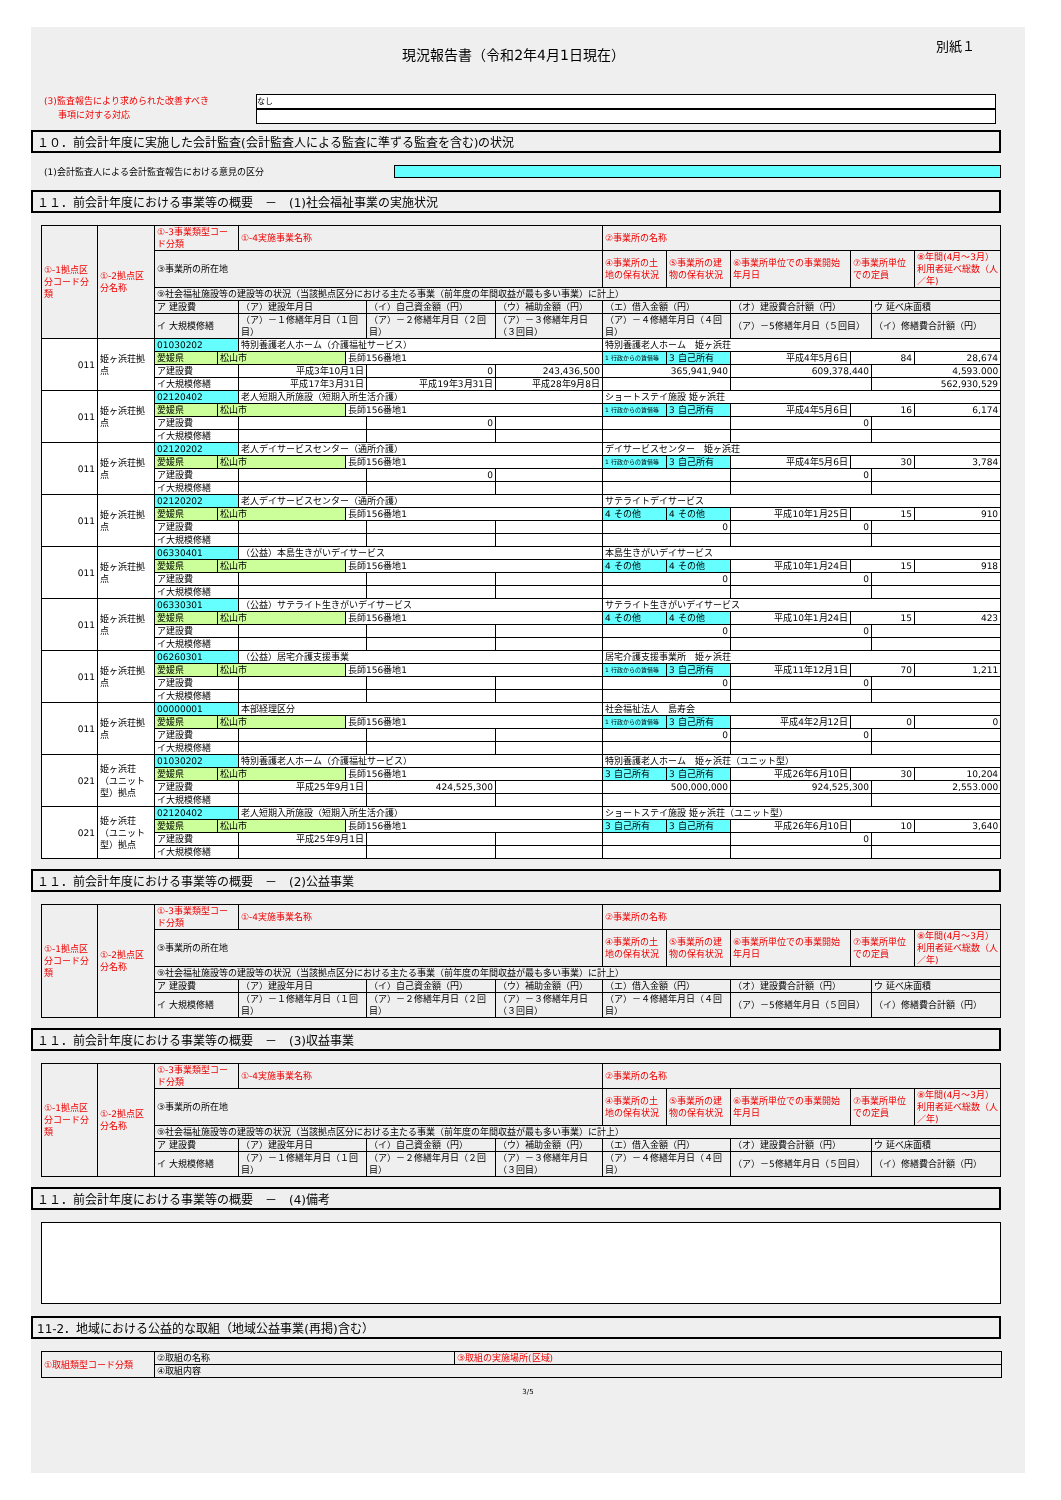現況報告書（令和2年4月1日現在）
別紙１
(3)監査報告により求められた改善すべき
事項に対する対応
なし
１０．前会計年度に実施した会計監査(会計監査人による監査に準ずる監査を含む)の状況
(1)会計監査人による会計監査報告における意見の区分
１１．前会計年度における事業等の概要　－　(1)社会福祉事業の実施状況
| ①-1拠点区分コード分類 | ①-2拠点区分名称 | ①-3事業類型コード分類 | | ①-4実施事業名称 | | | | ②事業所の名称 | | | | | |
| --- | --- | --- | --- | --- | --- | --- | --- | --- | --- | --- | --- | --- | --- |
| | | ③事業所の所在地 | | | | | | ④事業所の土地の保有状況 | ⑤事業所の建物の保有状況 | ⑥事業所単位での事業開始年月日 | ⑦事業所単位での定員 | | ⑧年間(4月～3月）利用者延べ総数（人／年) |
| | | ⑨社会福祉施設等の建設等の状況（当該拠点区分における主たる事業（前年度の年間収益が最も多い事業）に計上） | | | | | | | | | | | |
| | | ア 建設費 | | （ア）建設年月日 | | （イ）自己資金額（円） | （ウ）補助金額（円） | （エ）借入金額（円） | | （オ）建設費合計額（円） | | ウ 延べ床面積 | |
| | | イ 大規模修繕 | | （ア）－１修繕年月日（１回目） | | （ア）－２修繕年月日（２回目） | （ア）－３修繕年月日（３回目） | （ア）－４修繕年月日（４回目） | | （ア）－5修繕年月日（５回目） | | （イ）修繕費合計額（円） | |
| 011 | 姫ヶ浜荘拠点 | 01030202 | | 特別養護老人ホーム（介護福祉サービス） | | | | 特別養護老人ホーム 姫ヶ浜荘 | | | | | |
| | | 愛媛県 | 松山市 | | 長師156番地1 | | | 1 行政からの賃借等 | 3 自己所有 | 平成4年5月6日 | 84 | | 28,674 |
| | | ア建設費 | | 平成3年10月1日 | | 0 | 243,436,500 | 365,941,940 | | 609,378,440 | | 4,593.000 | |
| | | イ大規模修繕 | | 平成17年3月31日 | | 平成19年3月31日 | 平成28年9月8日 | | | | | 562,930,529 | |
| 011 | 姫ヶ浜荘拠点 | 02120402 | | 老人短期入所施設（短期入所生活介護） | | | | ショートステイ施設 姫ヶ浜荘 | | | | | |
| | | 愛媛県 | 松山市 | | 長師156番地1 | | | 1 行政からの賃借等 | 3 自己所有 | 平成4年5月6日 | 16 | | 6,174 |
| | | ア建設費 | | | | 0 | | | | 0 | | | |
| | | イ大規模修繕 | | | | | | | | | | | |
| 011 | 姫ヶ浜荘拠点 | 02120202 | | 老人デイサービスセンター（通所介護） | | | | デイサービスセンター 姫ヶ浜荘 | | | | | |
| | | 愛媛県 | 松山市 | | 長師156番地1 | | | 1 行政からの賃借等 | 3 自己所有 | 平成4年5月6日 | 30 | | 3,784 |
| | | ア建設費 | | | | 0 | | | | 0 | | | |
| | | イ大規模修繕 | | | | | | | | | | | |
| 011 | 姫ヶ浜荘拠点 | 02120202 | | 老人デイサービスセンター（通所介護） | | | | サテライトデイサービス | | | | | |
| | | 愛媛県 | 松山市 | | 長師156番地1 | | | 4 その他 | 4 その他 | 平成10年1月25日 | 15 | | 910 |
| | | ア建設費 | | | | | | 0 | | 0 | | | |
| | | イ大規模修繕 | | | | | | | | | | | |
| 011 | 姫ヶ浜荘拠点 | 06330401 | | （公益）本島生きがいデイサービス | | | | 本島生きがいデイサービス | | | | | |
| | | 愛媛県 | 松山市 | | 長師156番地1 | | | 4 その他 | 4 その他 | 平成10年1月24日 | 15 | | 918 |
| | | ア建設費 | | | | | | 0 | | 0 | | | |
| | | イ大規模修繕 | | | | | | | | | | | |
| 011 | 姫ヶ浜荘拠点 | 06330301 | | （公益）サテライト生きがいデイサービス | | | | サテライト生きがいデイサービス | | | | | |
| | | 愛媛県 | 松山市 | | 長師156番地1 | | | 4 その他 | 4 その他 | 平成10年1月24日 | 15 | | 423 |
| | | ア建設費 | | | | | | 0 | | 0 | | | |
| | | イ大規模修繕 | | | | | | | | | | | |
| 011 | 姫ヶ浜荘拠点 | 06260301 | | （公益）居宅介護支援事業 | | | | 居宅介護支援事業所 姫ヶ浜荘 | | | | | |
| | | 愛媛県 | 松山市 | | 長師156番地1 | | | 1 行政からの賃借等 | 3 自己所有 | 平成11年12月1日 | 70 | | 1,211 |
| | | ア建設費 | | | | | | 0 | | 0 | | | |
| | | イ大規模修繕 | | | | | | | | | | | |
| 011 | 姫ヶ浜荘拠点 | 00000001 | | 本部経理区分 | | | | 社会福祉法人 島寿会 | | | | | |
| | | 愛媛県 | 松山市 | | 長師156番地1 | | | 1 行政からの賃借等 | 3 自己所有 | 平成4年2月12日 | 0 | | 0 |
| | | ア建設費 | | | | | | 0 | | 0 | | | |
| | | イ大規模修繕 | | | | | | | | | | | |
| 021 | 姫ヶ浜荘（ユニット型）拠点 | 01030202 | | 特別養護老人ホーム（介護福祉サービス） | | | | 特別養護老人ホーム 姫ヶ浜荘（ユニット型） | | | | | |
| | | 愛媛県 | 松山市 | | 長師156番地1 | | | 3 自己所有 | 3 自己所有 | 平成26年6月10日 | 30 | | 10,204 |
| | | ア建設費 | | 平成25年9月1日 | | 424,525,300 | | 500,000,000 | | 924,525,300 | | 2,553.000 | |
| | | イ大規模修繕 | | | | | | | | | | | |
| 021 | 姫ヶ浜荘（ユニット型）拠点 | 02120402 | | 老人短期入所施設（短期入所生活介護） | | | | ショートステイ施設 姫ヶ浜荘（ユニット型） | | | | | |
| | | 愛媛県 | 松山市 | | 長師156番地1 | | | 3 自己所有 | 3 自己所有 | 平成26年6月10日 | 10 | | 3,640 |
| | | ア建設費 | | 平成25年9月1日 | | | | | | 0 | | | |
| | | イ大規模修繕 | | | | | | | | | | | |
１１．前会計年度における事業等の概要　－　(2)公益事業
| ①-1拠点区分コード分類 | ①-2拠点区分名称 | ①-3事業類型コード分類 | ①-4実施事業名称 | | | ②事業所の名称 | | | | | |
| --- | --- | --- | --- | --- | --- | --- | --- | --- | --- | --- | --- |
| | | ③事業所の所在地 | | | | ④事業所の土地の保有状況 | ⑤事業所の建物の保有状況 | ⑥事業所単位での事業開始年月日 | ⑦事業所単位での定員 | | ⑧年間(4月～3月）利用者延べ総数（人／年) |
| | | ⑨社会福祉施設等の建設等の状況（当該拠点区分における主たる事業（前年度の年間収益が最も多い事業）に計上） | | | | | | | | | |
| | | ア 建設費 | （ア）建設年月日 | （イ）自己資金額（円） | （ウ）補助金額（円） | （エ）借入金額（円） | | （オ）建設費合計額（円） | | ウ 延べ床面積 | |
| | | イ 大規模修繕 | （ア）－１修繕年月日（１回目） | （ア）－２修繕年月日（２回目） | （ア）－３修繕年月日（３回目） | （ア）－４修繕年月日（４回目） | | （ア）－5修繕年月日（５回目） | | （イ）修繕費合計額（円） | |
１１．前会計年度における事業等の概要　－　(3)収益事業
| ①-1拠点区分コード分類 | ①-2拠点区分名称 | ①-3事業類型コード分類 | ①-4実施事業名称 | | | ②事業所の名称 | | | | | |
| --- | --- | --- | --- | --- | --- | --- | --- | --- | --- | --- | --- |
| | | ③事業所の所在地 | | | | ④事業所の土地の保有状況 | ⑤事業所の建物の保有状況 | ⑥事業所単位での事業開始年月日 | ⑦事業所単位での定員 | | ⑧年間(4月～3月）利用者延べ総数（人／年) |
| | | ⑨社会福祉施設等の建設等の状況（当該拠点区分における主たる事業（前年度の年間収益が最も多い事業）に計上） | | | | | | | | | |
| | | ア 建設費 | （ア）建設年月日 | （イ）自己資金額（円） | （ウ）補助金額（円） | （エ）借入金額（円） | | （オ）建設費合計額（円） | | ウ 延べ床面積 | |
| | | イ 大規模修繕 | （ア）－１修繕年月日（１回目） | （ア）－２修繕年月日（２回目） | （ア）－３修繕年月日（３回目） | （ア）－４修繕年月日（４回目） | | （ア）－5修繕年月日（５回目） | | （イ）修繕費合計額（円） | |
１１．前会計年度における事業等の概要　－　(4)備考
11-2．地域における公益的な取組（地域公益事業(再掲)含む）
| ①取組類型コード分類 | ②取組の名称 | ③取組の実施場所(区域) |
| --- | --- | --- |
| | ④取組内容 | |
3/5